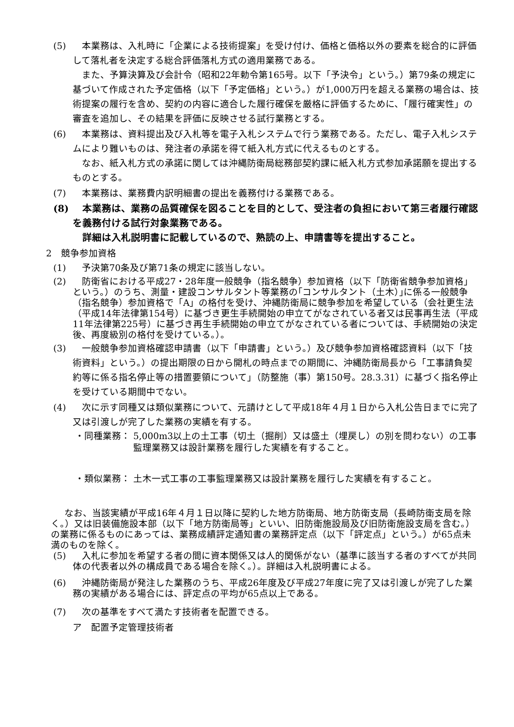(5) 本業務は、入札時に「企業による技術提案」を受け付け、価格と価格以外の要素を総合的に評価して落札者を決定する総合評価落札方式の適用業務である。
また、予算決算及び会計令（昭和22年勅令第165号。以下「予決令」という。）第79条の規定に基づいて作成された予定価格（以下「予定価格」という。）が1,000万円を超える業務の場合は、技術提案の履行を含め、契約の内容に適合した履行確保を厳格に評価するために、「履行確実性」の審査を追加し、その結果を評価に反映させる試行業務とする。
(6) 本業務は、資料提出及び入札等を電子入札システムで行う業務である。ただし、電子入札システムにより難いものは、発注者の承諾を得て紙入札方式に代えるものとする。
なお、紙入札方式の承諾に関しては沖縄防衛局総務部契約課に紙入札方式参加承諾願を提出するものとする。
(7) 本業務は、業務費内訳明細書の提出を義務付ける業務である。
(8) 本業務は、業務の品質確保を図ることを目的として、受注者の負担において第三者履行確認を義務付ける試行対象業務である。
詳細は入札説明書に記載しているので、熟読の上、申請書等を提出すること。
2　競争参加資格
(1) 予決第70条及び第71条の規定に該当しない。
(2) 防衛省における平成27・28年度一般競争（指名競争）参加資格（以下「防衛省競争参加資格」という。）のうち、測量・建設コンサルタント等業務の｢コンサルタント（土木）｣に係る一般競争（指名競争）参加資格で「A」の格付を受け、沖縄防衛局に競争参加を希望している（会社更生法（平成14年法律第154号）に基づき更生手続開始の申立てがなされている者又は民事再生法（平成11年法律第225号）に基づき再生手続開始の申立てがなされている者については、手続開始の決定後、再度級別の格付を受けている。）。
(3) 一般競争参加資格確認申請書（以下「申請書」という。）及び競争参加資格確認資料（以下「技術資料」という。）の提出期限の日から開札の時点までの期間に、沖縄防衛局長から「工事請負契約等に係る指名停止等の措置要領について」（防整施（事）第150号。28.3.31）に基づく指名停止を受けている期間中でない。
(4) 次に示す同種又は類似業務について、元請けとして平成18年４月１日から入札公告日までに完了又は引渡しが完了した業務の実績を有する。
・同種業務： 5,000m3以上の土工事（切土（掘削）又は盛土（埋戻し）の別を問わない）の工事監理業務又は設計業務を履行した実績を有すること。
・類似業務： 土木一式工事の工事監理業務又は設計業務を履行した実績を有すること。
なお、当該実績が平成16年４月１日以降に契約した地方防衛局、地方防衛支局（長崎防衛支局を除く。）又は旧装備施設本部（以下「地方防衛局等」といい、旧防衛施設局及び旧防衛施設支局を含む。）の業務に係るものにあっては、業務成績評定通知書の業務評定点（以下「評定点」という。）が65点未満のものを除く。
(5) 入札に参加を希望する者の間に資本関係又は人的関係がない（基準に該当する者のすべてが共同体の代表者以外の構成員である場合を除く。）。詳細は入札説明書による。
(6) 沖縄防衛局が発注した業務のうち、平成26年度及び平成27年度に完了又は引渡しが完了した業務の実績がある場合には、評定点の平均が65点以上である。
(7) 次の基準をすべて満たす技術者を配置できる。
ア　配置予定管理技術者